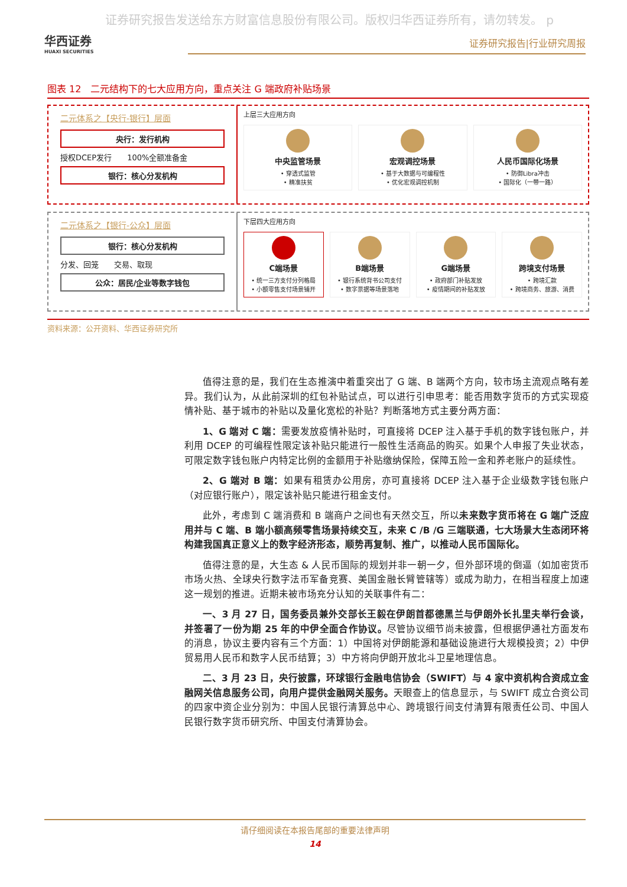证券研究报告发送给东方财富信息股份有限公司。版权归华西证券所有，请勿转发。 p
华西证券
HUAXI SECURITIES
证券研究报告|行业研究周报
图表 12　二元结构下的七大应用方向，重点关注 G 端政府补贴场景
二元体系之【央行-银行】层面
央行：发行机构
授权DCEP发行　　100%全额准备金
银行：核心分发机构
上层三大应用方向
中央监管场景
• 穿透式监管
• 精准扶贫
宏观调控场景
• 基于大数据与可编程性
• 优化宏观调控机制
人民币国际化场景
• 防御Libra冲击
• 国际化（一带一路）
二元体系之【银行-公众】层面
银行：核心分发机构
分发、回笼　　交易、取现
公众：居民/企业等数字钱包
下层四大应用方向
C端场景
• 统一三方支付分列格局
• 小额零售支付场景铺开
B端场景
• 银行系统背书公司支付
• 数字票据等场景落地
G端场景
• 政府部门补贴发放
• 疫情期间的补贴发放
跨境支付场景
• 跨境汇款
• 跨境商务、旅游、消费
资料来源：公开资料、华西证券研究所
值得注意的是，我们在生态推演中着重突出了 G 端、B 端两个方向，较市场主流观点略有差异。我们认为，从此前深圳的红包补贴试点，可以进行引申思考：能否用数字货币的方式实现疫情补贴、基于城市的补贴以及量化宽松的补贴？判断落地方式主要分两方面：
1、G 端对 C 端：需要发放疫情补贴时，可直接将 DCEP 注入基于手机的数字钱包账户，并利用 DCEP 的可编程性限定该补贴只能进行一般性生活商品的购买。如果个人申报了失业状态，可限定数字钱包账户内特定比例的金额用于补贴缴纳保险，保障五险一金和养老账户的延续性。
2、G 端对 B 端：如果有租赁办公用房，亦可直接将 DCEP 注入基于企业级数字钱包账户（对应银行账户），限定该补贴只能进行租金支付。
此外，考虑到 C 端消费和 B 端商户之间也有天然交互，所以未来数字货币将在 G 端广泛应用并与 C 端、B 端小额高频零售场景持续交互，未来 C /B /G 三端联通，七大场景大生态闭环将构建我国真正意义上的数字经济形态，顺势再复制、推广，以推动人民币国际化。
值得注意的是，大生态 & 人民币国际的规划并非一朝一夕，但外部环境的倒逼（如加密货币市场火热、全球央行数字法币军备竞赛、美国金融长臂管辖等）或成为助力，在相当程度上加速这一规划的推进。近期未被市场充分认知的关联事件有二：
一、3 月 27 日，国务委员兼外交部长王毅在伊朗首都德黑兰与伊朗外长扎里夫举行会谈，并签署了一份为期 25 年的中伊全面合作协议。尽管协议细节尚未披露，但根据伊通社方面发布的消息，协议主要内容有三个方面：1）中国将对伊朗能源和基础设施进行大规模投资；2）中伊贸易用人民币和数字人民币结算；3）中方将向伊朗开放北斗卫星地理信息。
二、3 月 23 日，央行披露，环球银行金融电信协会（SWIFT）与 4 家中资机构合资成立金融网关信息服务公司，向用户提供金融网关服务。天眼查上的信息显示，与 SWIFT 成立合资公司的四家中资企业分别为：中国人民银行清算总中心、跨境银行间支付清算有限责任公司、中国人民银行数字货币研究所、中国支付清算协会。
请仔细阅读在本报告尾部的重要法律声明
14